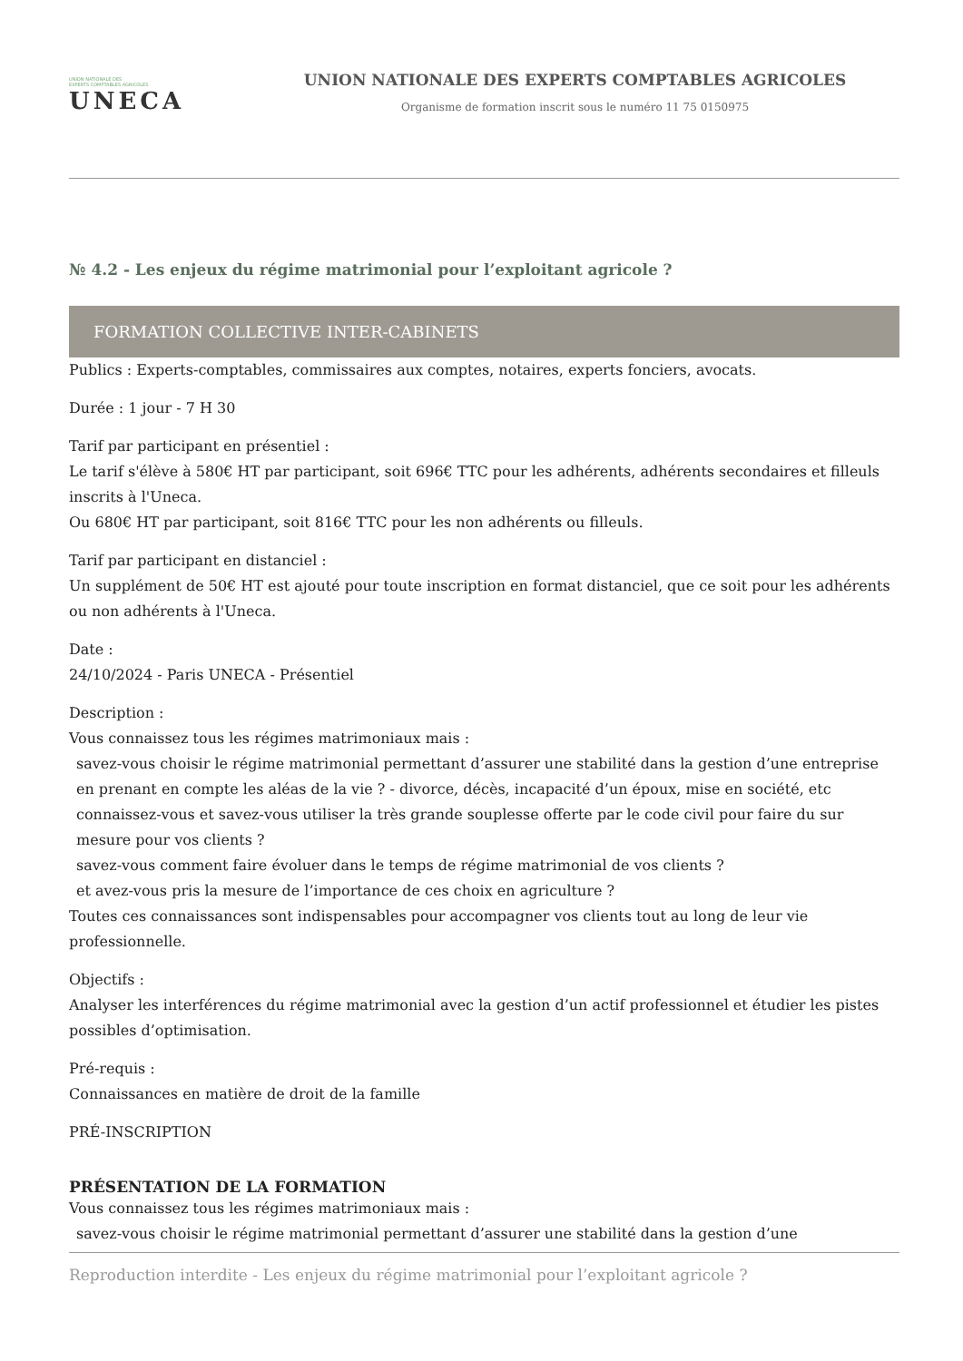UNION NATIONALE DES
EXPERTS COMPTABLES AGRICOLES
UNECA
UNION NATIONALE DES EXPERTS COMPTABLES AGRICOLES
Organisme de formation inscrit sous le numéro 11 75 0150975
№ 4.2 - Les enjeux du régime matrimonial pour l’exploitant agricole ?
FORMATION COLLECTIVE INTER-CABINETS
Publics : Experts-comptables, commissaires aux comptes, notaires, experts fonciers, avocats.
Durée : 1 jour - 7 H 30
Tarif par participant en présentiel :
Le tarif s'élève à 580€ HT par participant, soit 696€ TTC pour les adhérents, adhérents secondaires et filleuls inscrits à l'Uneca.
Ou 680€ HT par participant, soit 816€ TTC pour les non adhérents ou filleuls.
Tarif par participant en distanciel :
Un supplément de 50€ HT est ajouté pour toute inscription en format distanciel, que ce soit pour les adhérents ou non adhérents à l'Uneca.
Date :
24/10/2024 - Paris UNECA - Présentiel
Description :
Vous connaissez tous les régimes matrimoniaux mais :
savez-vous choisir le régime matrimonial permettant d’assurer une stabilité dans la gestion d’une entreprise en prenant en compte les aléas de la vie ? - divorce, décès, incapacité d’un époux, mise en société, etc
connaissez-vous et savez-vous utiliser la très grande souplesse offerte par le code civil pour faire du sur mesure pour vos clients ?
savez-vous comment faire évoluer dans le temps de régime matrimonial de vos clients ?
et avez-vous pris la mesure de l’importance de ces choix en agriculture ?
Toutes ces connaissances sont indispensables pour accompagner vos clients tout au long de leur vie professionnelle.
Objectifs :
Analyser les interférences du régime matrimonial avec la gestion d’un actif professionnel et étudier les pistes possibles d’optimisation.
Pré-requis :
Connaissances en matière de droit de la famille
PRÉ-INSCRIPTION
PRÉSENTATION DE LA FORMATION
Vous connaissez tous les régimes matrimoniaux mais :
savez-vous choisir le régime matrimonial permettant d’assurer une stabilité dans la gestion d’une
Reproduction interdite - Les enjeux du régime matrimonial pour l’exploitant agricole ?